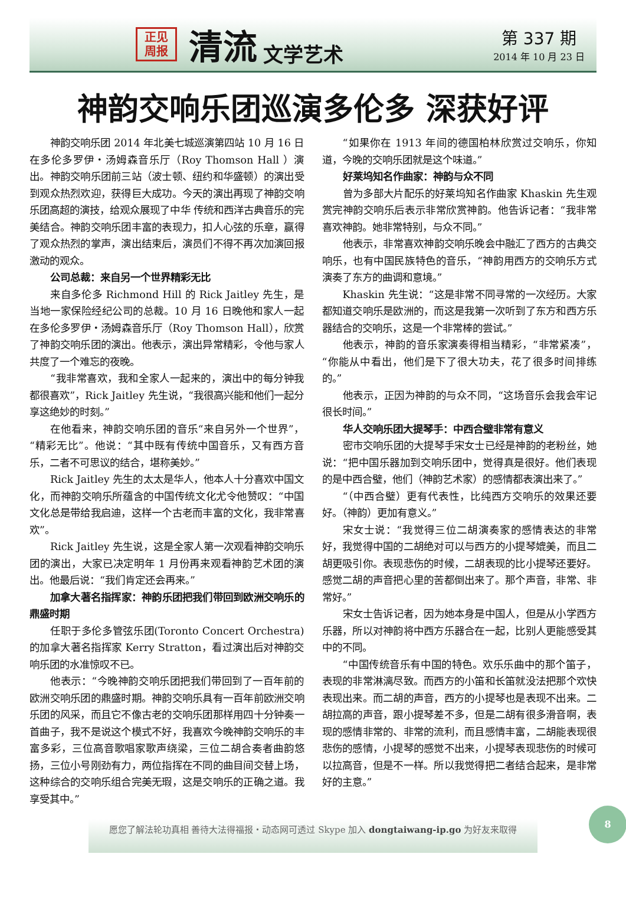正见
周报
清流
文学艺术
第 337 期
2014 年 10 月 23 日
神韵交响乐团巡演多伦多 深获好评
神韵交响乐团 2014 年北美七城巡演第四站 10 月 16 日在多伦多罗伊・汤姆森音乐厅（Roy Thomson Hall ）演出。神韵交响乐团前三站（波士顿、纽约和华盛顿）的演出受到观众热烈欢迎，获得巨大成功。今天的演出再现了神韵交响乐团高超的演技，给观众展现了中华 传统和西洋古典音乐的完美结合。神韵交响乐团丰富的表现力，扣人心弦的乐章，赢得了观众热烈的掌声，演出结束后，演员们不得不再次加演回报激动的观众。
公司总裁：来自另一个世界精彩无比
来自多伦多 Richmond Hill 的 Rick Jaitley 先生，是当地一家保险经纪公司的总裁。10 月 16 日晚他和家人一起在多伦多罗伊・汤姆森音乐厅（Roy Thomson Hall），欣赏了神韵交响乐团的演出。他表示，演出异常精彩，令他与家人共度了一个难忘的夜晚。
“我非常喜欢，我和全家人一起来的，演出中的每分钟我都很喜欢”，Rick Jaitley 先生说，“我很高兴能和他们一起分享这绝妙的时刻。”
在他看来，神韵交响乐团的音乐“来自另外一个世界”，“精彩无比”。他说：“其中既有传统中国音乐，又有西方音乐，二者不可思议的结合，堪称美妙。”
Rick Jaitley 先生的太太是华人，他本人十分喜欢中国文化，而神韵交响乐所蕴含的中国传统文化尤令他赞叹：“中国文化总是带给我启迪，这样一个古老而丰富的文化，我非常喜欢”。
Rick Jaitley 先生说，这是全家人第一次观看神韵交响乐团的演出，大家已决定明年 1 月份再来观看神韵艺术团的演出。他最后说：“我们肯定还会再来。”
加拿大著名指挥家：神韵乐团把我们带回到欧洲交响乐的鼎盛时期
任职于多伦多管弦乐团(Toronto Concert Orchestra)的加拿大著名指挥家 Kerry Stratton，看过演出后对神韵交响乐团的水准惊叹不已。
他表示：“今晚神韵交响乐团把我们带回到了一百年前的欧洲交响乐团的鼎盛时期。神韵交响乐具有一百年前欧洲交响乐团的风采，而且它不像古老的交响乐团那样用四十分钟奏一首曲子，我不是说这个模式不好，我喜欢今晚神韵交响乐的丰富多彩，三位高音歌唱家歌声绕梁，三位二胡合奏者曲韵悠扬，三位小号刚劲有力，两位指挥在不同的曲目间交替上场，这种综合的交响乐组合完美无瑕，这是交响乐的正确之道。我享受其中。”
“如果你在 1913 年间的德国柏林欣赏过交响乐，你知道，今晚的交响乐团就是这个味道。”
好莱坞知名作曲家：神韵与众不同
曾为多部大片配乐的好莱坞知名作曲家 Khaskin 先生观赏完神韵交响乐后表示非常欣赏神韵。他告诉记者：“我非常喜欢神韵。她非常特别，与众不同。”
他表示，非常喜欢神韵交响乐晚会中融汇了西方的古典交响乐，也有中国民族特色的音乐，“神韵用西方的交响乐方式演奏了东方的曲调和意境。”
Khaskin 先生说：“这是非常不同寻常的一次经历。大家都知道交响乐是欧洲的，而这是我第一次听到了东方和西方乐器结合的交响乐，这是一个非常棒的尝试。”
他表示，神韵的音乐家演奏得相当精彩，“非常紧凑”，“你能从中看出，他们是下了很大功夫，花了很多时间排练的。”
他表示，正因为神韵的与众不同，“这场音乐会我会牢记很长时间。”
华人交响乐团大提琴手：中西合璧非常有意义
密市交响乐团的大提琴手宋女士已经是神韵的老粉丝，她说：“把中国乐器加到交响乐团中，觉得真是很好。他们表现的是中西合璧，他们（神韵艺术家）的感情都表演出来了。”
“（中西合璧）更有代表性，比纯西方交响乐的效果还要好。（神韵）更加有意义。”
宋女士说：“我觉得三位二胡演奏家的感情表达的非常好，我觉得中国的二胡绝对可以与西方的小提琴媲美，而且二胡更吸引你。表现悲伤的时候，二胡表现的比小提琴还要好。感觉二胡的声音把心里的苦都倒出来了。那个声音，非常、非常好。”
宋女士告诉记者，因为她本身是中国人，但是从小学西方乐器，所以对神韵将中西方乐器合在一起，比别人更能感受其中的不同。
“中国传统音乐有中国的特色。欢乐乐曲中的那个笛子，表现的非常淋漓尽致。而西方的小笛和长笛就没法把那个欢快表现出来。而二胡的声音，西方的小提琴也是表现不出来。二胡拉高的声音，跟小提琴差不多，但是二胡有很多滑音啊，表现的感情非常的、非常的流利，而且感情丰富，二胡能表现很悲伤的感情，小提琴的感觉不出来，小提琴表现悲伤的时候可以拉高音，但是不一样。所以我觉得把二者结合起来，是非常好的主意。”
愿您了解法轮功真相 善待大法得福报・动态网可透过 Skype 加入 dongtaiwang-ip.go 为好友来取得
8